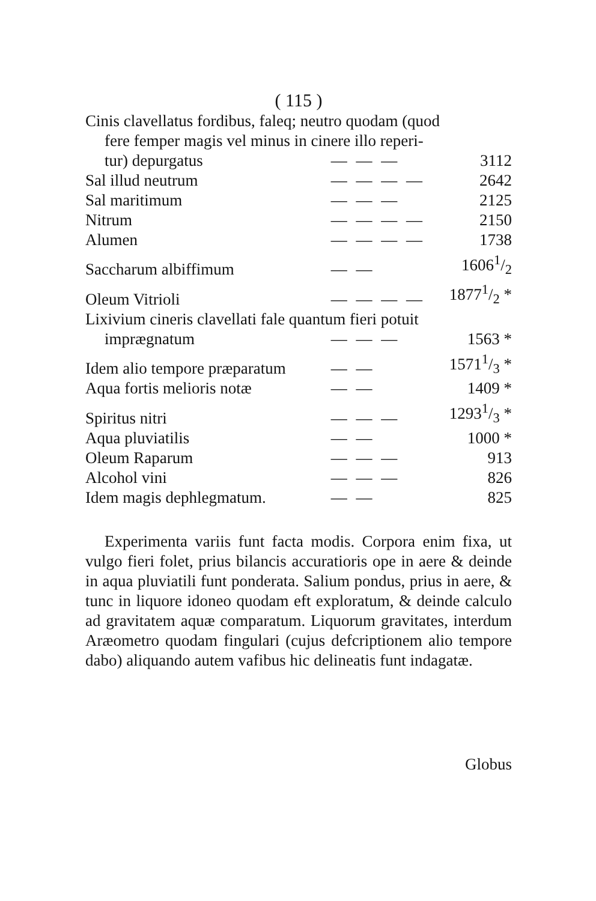( 115 )
| Cinis clavellatus fordibus, faleq; neutro quodam (quod | | |
| fere femper magis vel minus in cinere illo reperi- | | |
| tur) depurgatus | — — — | 3112 |
| Sal illud neutrum | — — — — | 2642 |
| Sal maritimum | — — — | 2125 |
| Nitrum | — — — — | 2150 |
| Alumen | — — — — | 1738 |
| Saccharum albiffimum | — — | 16061/2 |
| Oleum Vitrioli | — — — — | 18771/2 * |
| Lixivium cineris clavellati fale quantum fieri potuit | | |
| imprægnatum | — — — | 1563 * |
| Idem alio tempore præparatum | — — | 15711/3 * |
| Aqua fortis melioris notæ | — — | 1409 * |
| Spiritus nitri | — — — | 12931/3 * |
| Aqua pluviatilis | — — | 1000 * |
| Oleum Raparum | — — — | 913 |
| Alcohol vini | — — — | 826 |
| Idem magis dephlegmatum. | — — | 825 |
Experimenta variis funt facta modis. Corpora enim fixa, ut vulgo fieri folet, prius bilancis accuratioris ope in aere & deinde in aqua pluviatili funt ponderata. Salium pondus, prius in aere, & tunc in liquore idoneo quodam eft exploratum, & deinde calculo ad gravitatem aquæ comparatum. Liquorum gravitates, interdum Aræometro quodam fingulari (cujus defcriptionem alio tempore dabo) aliquando autem vafibus hic delineatis funt indagatæ.
Globus